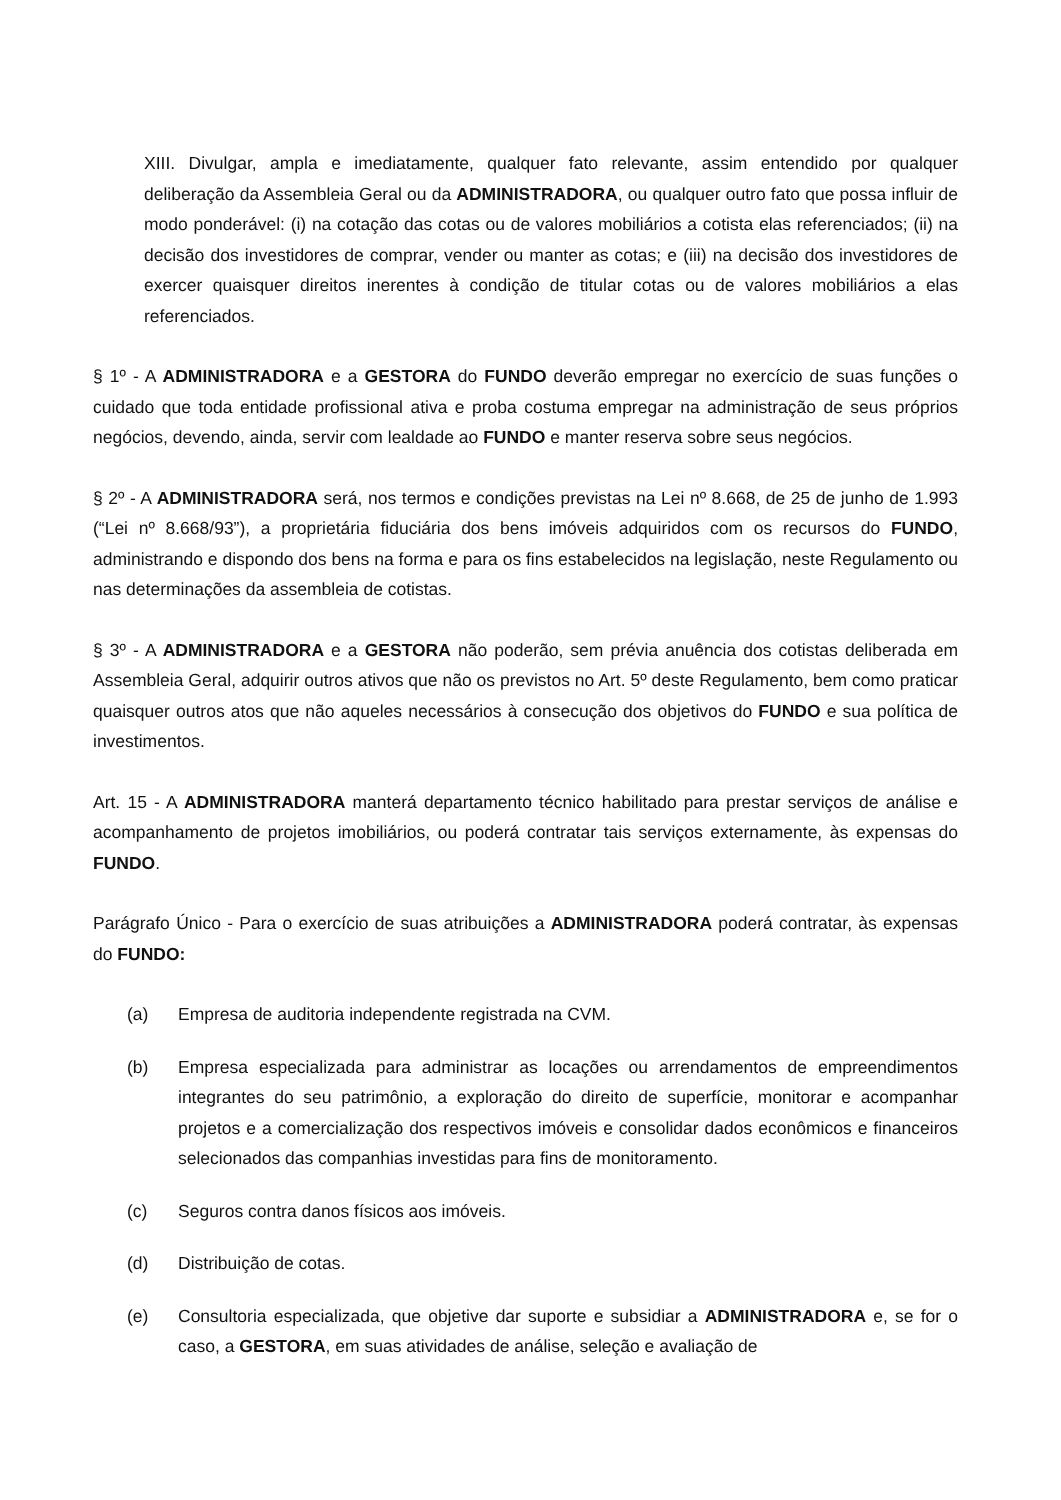XIII. Divulgar, ampla e imediatamente, qualquer fato relevante, assim entendido por qualquer deliberação da Assembleia Geral ou da ADMINISTRADORA, ou qualquer outro fato que possa influir de modo ponderável: (i) na cotação das cotas ou de valores mobiliários a cotista elas referenciados; (ii) na decisão dos investidores de comprar, vender ou manter as cotas; e (iii) na decisão dos investidores de exercer quaisquer direitos inerentes à condição de titular cotas ou de valores mobiliários a elas referenciados.
§ 1º - A ADMINISTRADORA e a GESTORA do FUNDO deverão empregar no exercício de suas funções o cuidado que toda entidade profissional ativa e proba costuma empregar na administração de seus próprios negócios, devendo, ainda, servir com lealdade ao FUNDO e manter reserva sobre seus negócios.
§ 2º - A ADMINISTRADORA será, nos termos e condições previstas na Lei nº 8.668, de 25 de junho de 1.993 (“Lei nº 8.668/93”), a proprietária fiduciária dos bens imóveis adquiridos com os recursos do FUNDO, administrando e dispondo dos bens na forma e para os fins estabelecidos na legislação, neste Regulamento ou nas determinações da assembleia de cotistas.
§ 3º - A ADMINISTRADORA e a GESTORA não poderão, sem prévia anuência dos cotistas deliberada em Assembleia Geral, adquirir outros ativos que não os previstos no Art. 5º deste Regulamento, bem como praticar quaisquer outros atos que não aqueles necessários à consecução dos objetivos do FUNDO e sua política de investimentos.
Art. 15 - A ADMINISTRADORA manterá departamento técnico habilitado para prestar serviços de análise e acompanhamento de projetos imobiliários, ou poderá contratar tais serviços externamente, às expensas do FUNDO.
Parágrafo Único - Para o exercício de suas atribuições a ADMINISTRADORA poderá contratar, às expensas do FUNDO:
(a) Empresa de auditoria independente registrada na CVM.
(b) Empresa especializada para administrar as locações ou arrendamentos de empreendimentos integrantes do seu patrimônio, a exploração do direito de superfície, monitorar e acompanhar projetos e a comercialização dos respectivos imóveis e consolidar dados econômicos e financeiros selecionados das companhias investidas para fins de monitoramento.
(c) Seguros contra danos físicos aos imóveis.
(d) Distribuição de cotas.
(e) Consultoria especializada, que objetive dar suporte e subsidiar a ADMINISTRADORA e, se for o caso, a GESTORA, em suas atividades de análise, seleção e avaliação de